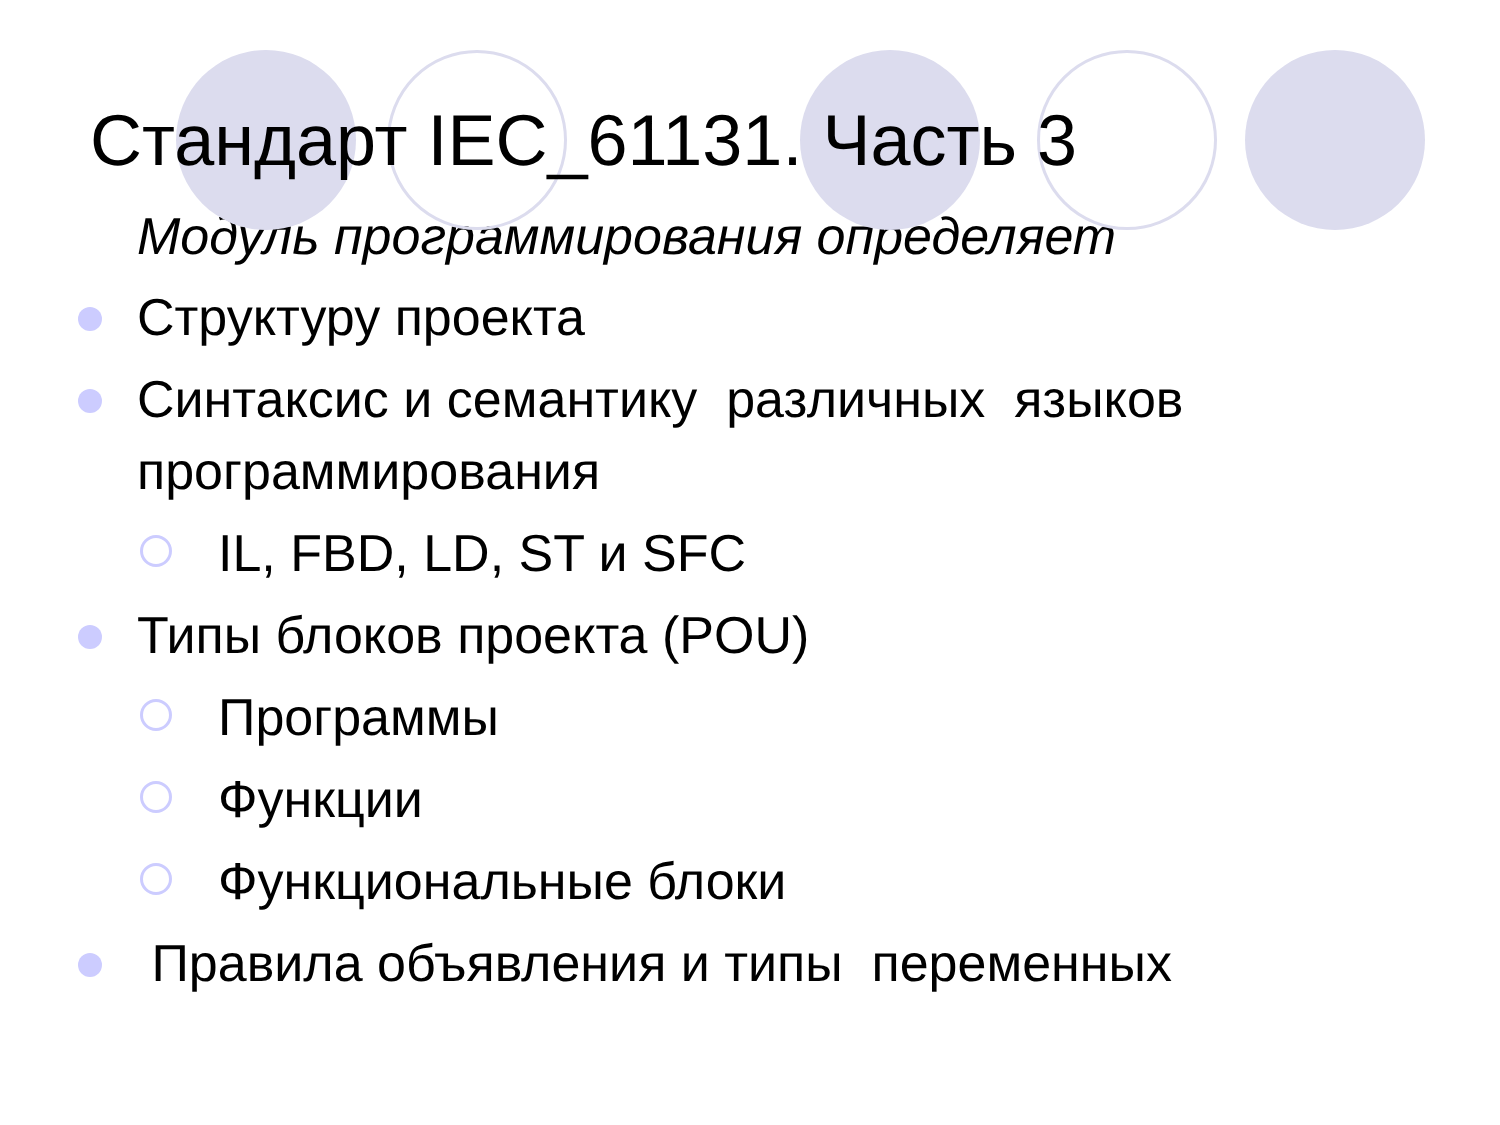Стандарт IEC_61131. Часть 3
Модуль программирования определяет
Структуру проекта
Синтаксис и семантику различных языков программирования
IL, FBD, LD, ST и SFC
Типы блоков проекта (POU)
Программы
Функции
Функциональные блоки
Правила объявления и типы переменных